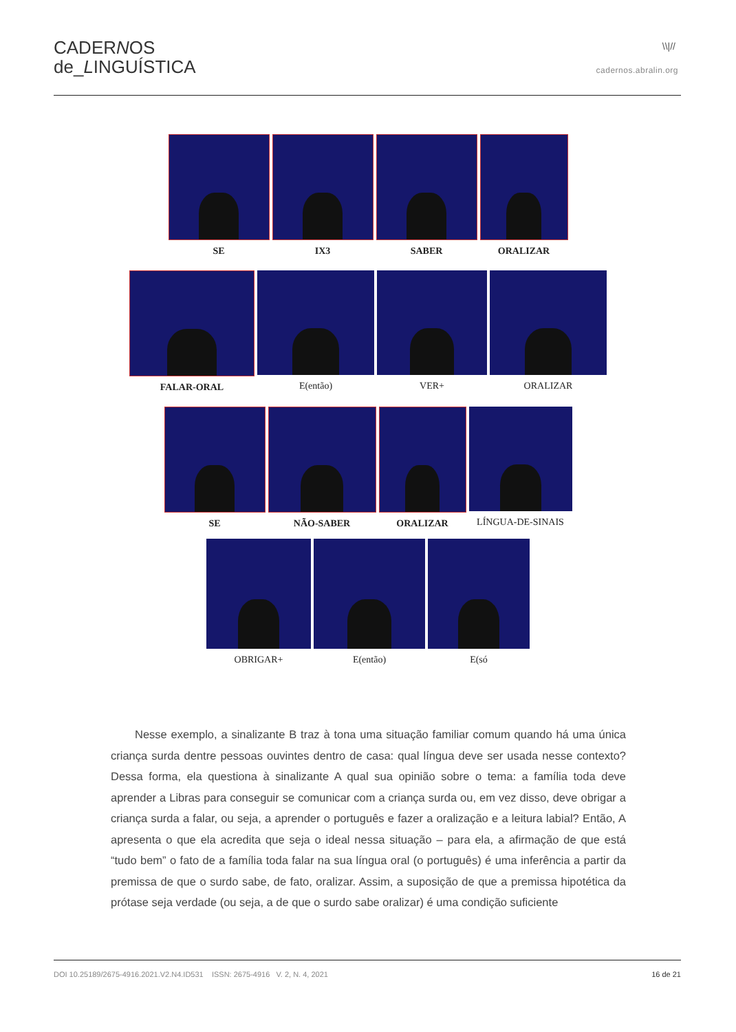CADERNOS
de_LINGUÍSTICA
\\|//
cadernos.abralin.org
SE IX3 SABER ORALIZAR
FALAR-ORAL E(então) VER+ ORALIZAR
SE NÃO-SABER ORALIZAR LÍNGUA-DE-SINAIS
OBRIGAR+ E(então) E(só
Nesse exemplo, a sinalizante B traz à tona uma situação familiar comum quando há uma única criança surda dentre pessoas ouvintes dentro de casa: qual língua deve ser usada nesse contexto? Dessa forma, ela questiona à sinalizante A qual sua opinião sobre o tema: a família toda deve aprender a Libras para conseguir se comunicar com a criança surda ou, em vez disso, deve obrigar a criança surda a falar, ou seja, a aprender o português e fazer a oralização e a leitura labial? Então, A apresenta o que ela acredita que seja o ideal nessa situação – para ela, a afirmação de que está “tudo bem” o fato de a família toda falar na sua língua oral (o português) é uma inferência a partir da premissa de que o surdo sabe, de fato, oralizar. Assim, a suposição de que a premissa hipotética da prótase seja verdade (ou seja, a de que o surdo sabe oralizar) é uma condição suficiente
DOI 10.25189/2675-4916.2021.V2.N4.ID531 ISSN: 2675-4916 V. 2, N. 4, 2021 16 de 21